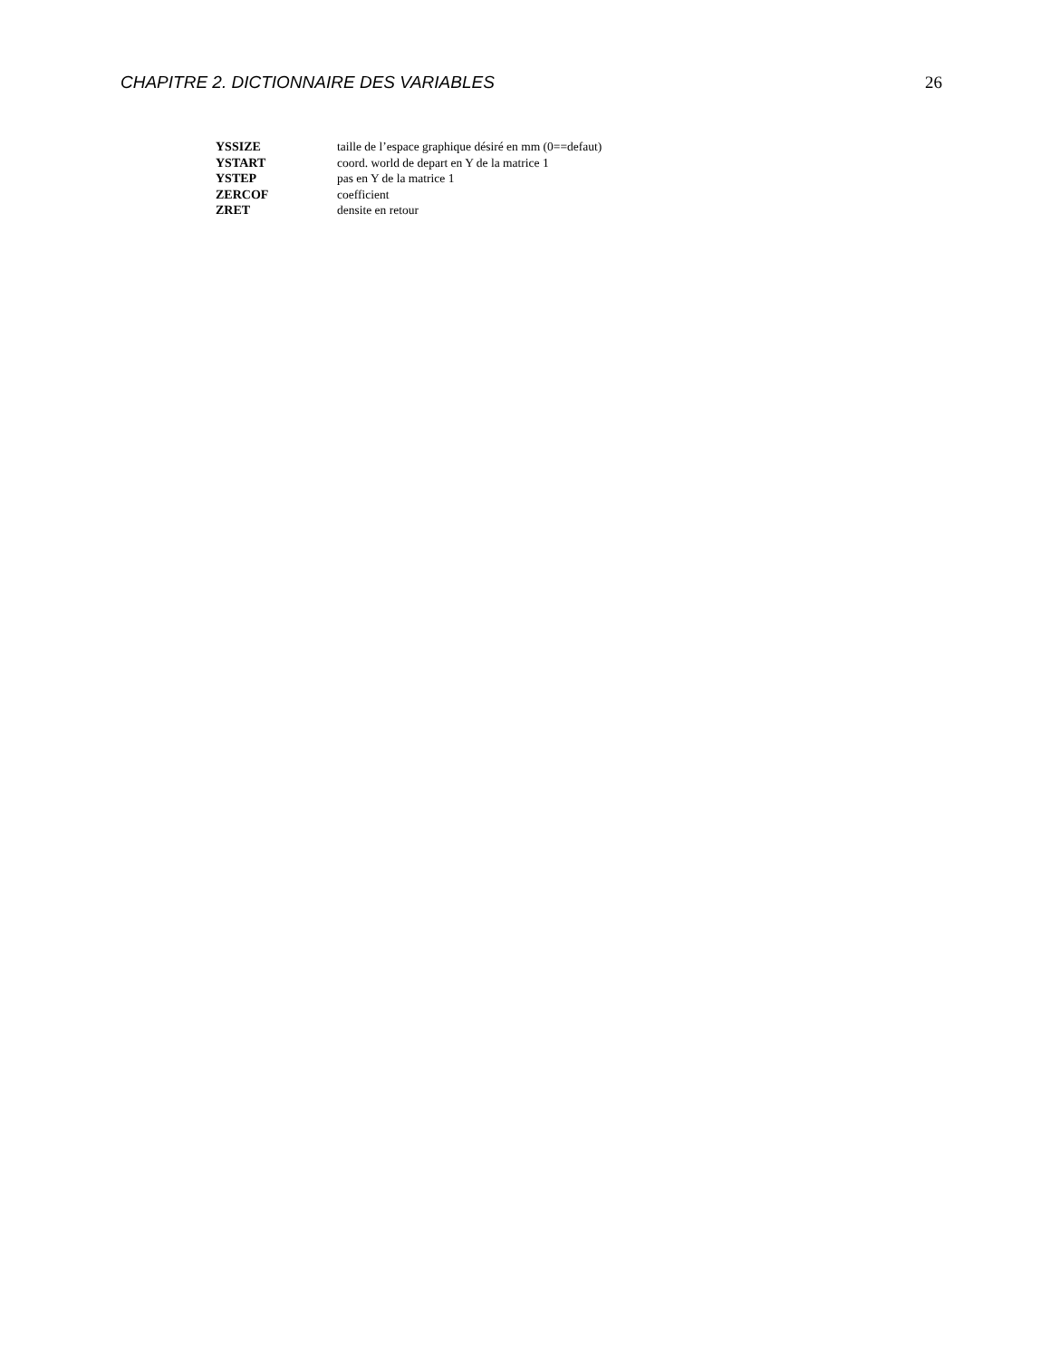CHAPITRE 2. DICTIONNAIRE DES VARIABLES 26
| YSSIZE | taille de l’espace graphique désiré en mm (0==defaut) |
| YSTART | coord. world de depart en Y de la matrice 1 |
| YSTEP | pas en Y de la matrice 1 |
| ZERCOF | coefficient |
| ZRET | densite en retour |